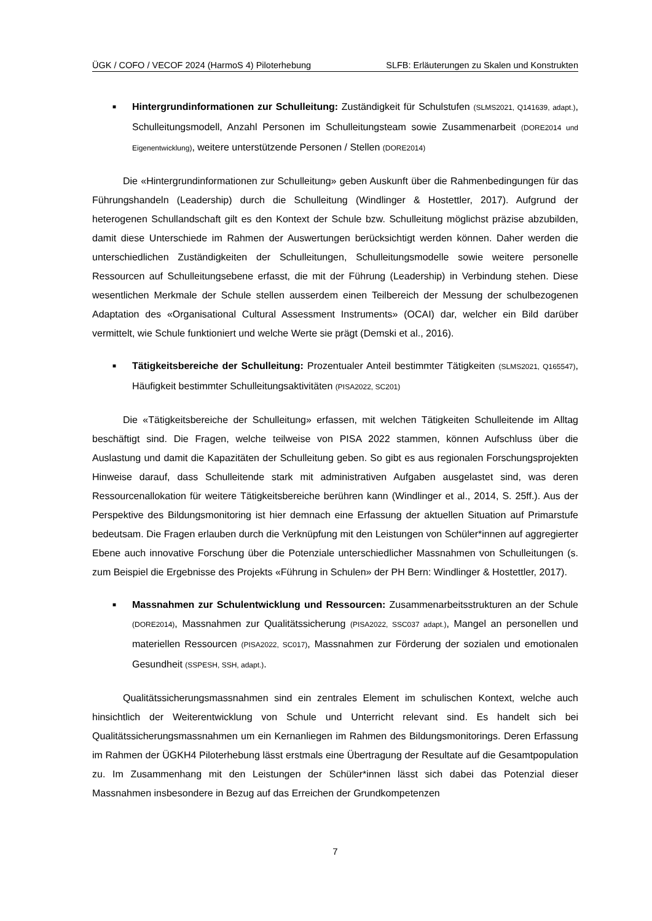ÜGK / COFO / VECOF 2024 (HarmoS 4) Piloterhebung SLFB: Erläuterungen zu Skalen und Konstrukten
■ Hintergrundinformationen zur Schulleitung: Zuständigkeit für Schulstufen (SLMS2021, Q141639, adapt.), Schulleitungsmodell, Anzahl Personen im Schulleitungsteam sowie Zusammenarbeit (DORE2014 und Eigenentwicklung), weitere unterstützende Personen / Stellen (DORE2014)
Die «Hintergrundinformationen zur Schulleitung» geben Auskunft über die Rahmenbedingungen für das Führungshandeln (Leadership) durch die Schulleitung (Windlinger & Hostettler, 2017). Aufgrund der heterogenen Schullandschaft gilt es den Kontext der Schule bzw. Schulleitung möglichst präzise abzubilden, damit diese Unterschiede im Rahmen der Auswertungen berücksichtigt werden können. Daher werden die unterschiedlichen Zuständigkeiten der Schulleitungen, Schulleitungsmodelle sowie weitere personelle Ressourcen auf Schulleitungsebene erfasst, die mit der Führung (Leadership) in Verbindung stehen. Diese wesentlichen Merkmale der Schule stellen ausserdem einen Teilbereich der Messung der schulbezogenen Adaptation des «Organisational Cultural Assessment Instruments» (OCAI) dar, welcher ein Bild darüber vermittelt, wie Schule funktioniert und welche Werte sie prägt (Demski et al., 2016).
■ Tätigkeitsbereiche der Schulleitung: Prozentualer Anteil bestimmter Tätigkeiten (SLMS2021, Q165547), Häufigkeit bestimmter Schulleitungsaktivitäten (PISA2022, SC201)
Die «Tätigkeitsbereiche der Schulleitung» erfassen, mit welchen Tätigkeiten Schulleitende im Alltag beschäftigt sind. Die Fragen, welche teilweise von PISA 2022 stammen, können Aufschluss über die Auslastung und damit die Kapazitäten der Schulleitung geben. So gibt es aus regionalen Forschungsprojekten Hinweise darauf, dass Schulleitende stark mit administrativen Aufgaben ausgelastet sind, was deren Ressourcenallokation für weitere Tätigkeitsbereiche berühren kann (Windlinger et al., 2014, S. 25ff.). Aus der Perspektive des Bildungsmonitoring ist hier demnach eine Erfassung der aktuellen Situation auf Primarstufe bedeutsam. Die Fragen erlauben durch die Verknüpfung mit den Leistungen von Schüler*innen auf aggregierter Ebene auch innovative Forschung über die Potenziale unterschiedlicher Massnahmen von Schulleitungen (s. zum Beispiel die Ergebnisse des Projekts «Führung in Schulen» der PH Bern: Windlinger & Hostettler, 2017).
■ Massnahmen zur Schulentwicklung und Ressourcen: Zusammenarbeitsstrukturen an der Schule (DORE2014), Massnahmen zur Qualitätssicherung (PISA2022, SSC037 adapt.), Mangel an personellen und materiellen Ressourcen (PISA2022, SC017), Massnahmen zur Förderung der sozialen und emotionalen Gesundheit (SSPESH, SSH, adapt.).
Qualitätssicherungsmassnahmen sind ein zentrales Element im schulischen Kontext, welche auch hinsichtlich der Weiterentwicklung von Schule und Unterricht relevant sind. Es handelt sich bei Qualitätssicherungsmassnahmen um ein Kernanliegen im Rahmen des Bildungsmonitorings. Deren Erfassung im Rahmen der ÜGKH4 Piloterhebung lässt erstmals eine Übertragung der Resultate auf die Gesamtpopulation zu. Im Zusammenhang mit den Leistungen der Schüler*innen lässt sich dabei das Potenzial dieser Massnahmen insbesondere in Bezug auf das Erreichen der Grundkompetenzen
7